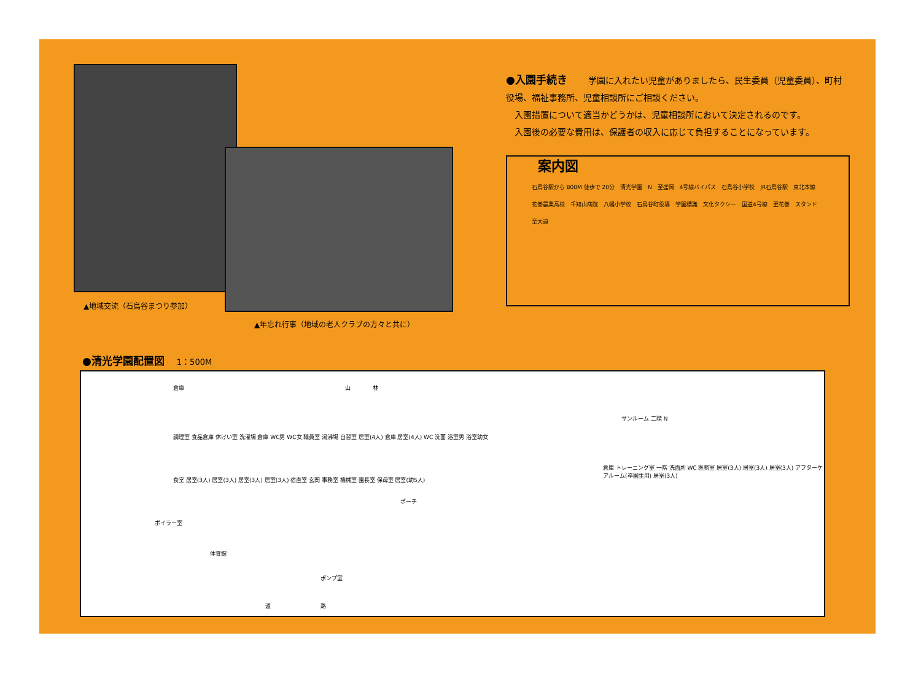▲地域交流（石鳥谷まつり参加）
▲年忘れ行事（地域の老人クラブの方々と共に）
●入園手続き
学園に入れたい児童がありましたら、民生委員（児童委員）、町村役場、福祉事務所、児童相談所にご相談ください。
　入園措置について適当かどうかは、児童相談所において決定されるのです。
　入園後の必要な費用は、保護者の収入に応じて負担することになっています。
案内図
石鳥谷駅から 800M 徒歩で 20分　清光学園　N　至盛岡　4号線バイパス　石鳥谷小学校　JR石鳥谷駅　東北本線　花巻農業高校　千知山病院　八幡小学校　石鳥谷町役場　学園標識　文化タクシー　国道4号線　至花巻　スタンド　至大迫
●清光学園配置図 1：500M
倉庫 山　　　　林
調理室 食品倉庫 休けい室 洗濯場 倉庫 WC男 WC女 職員室 湯沸場 自習室 居室(4人) 倉庫 居室(4人) WC 洗面 浴室男 浴室幼女
食堂 居室(3人) 居室(3人) 居室(3人) 居室(3人) 宿直室 玄関 事務室 機械室 園長室 保母室 居室(幼5人)
ポーチ
ボイラー室
体育館
ポンプ室
サンルーム 二階 N
倉庫 トレーニング室 一階 洗面所 WC 医務室 居室(3人) 居室(3人) 居室(3人) アフターケアルーム(卒園生用) 居室(3人)
道　　　　　　　　　路